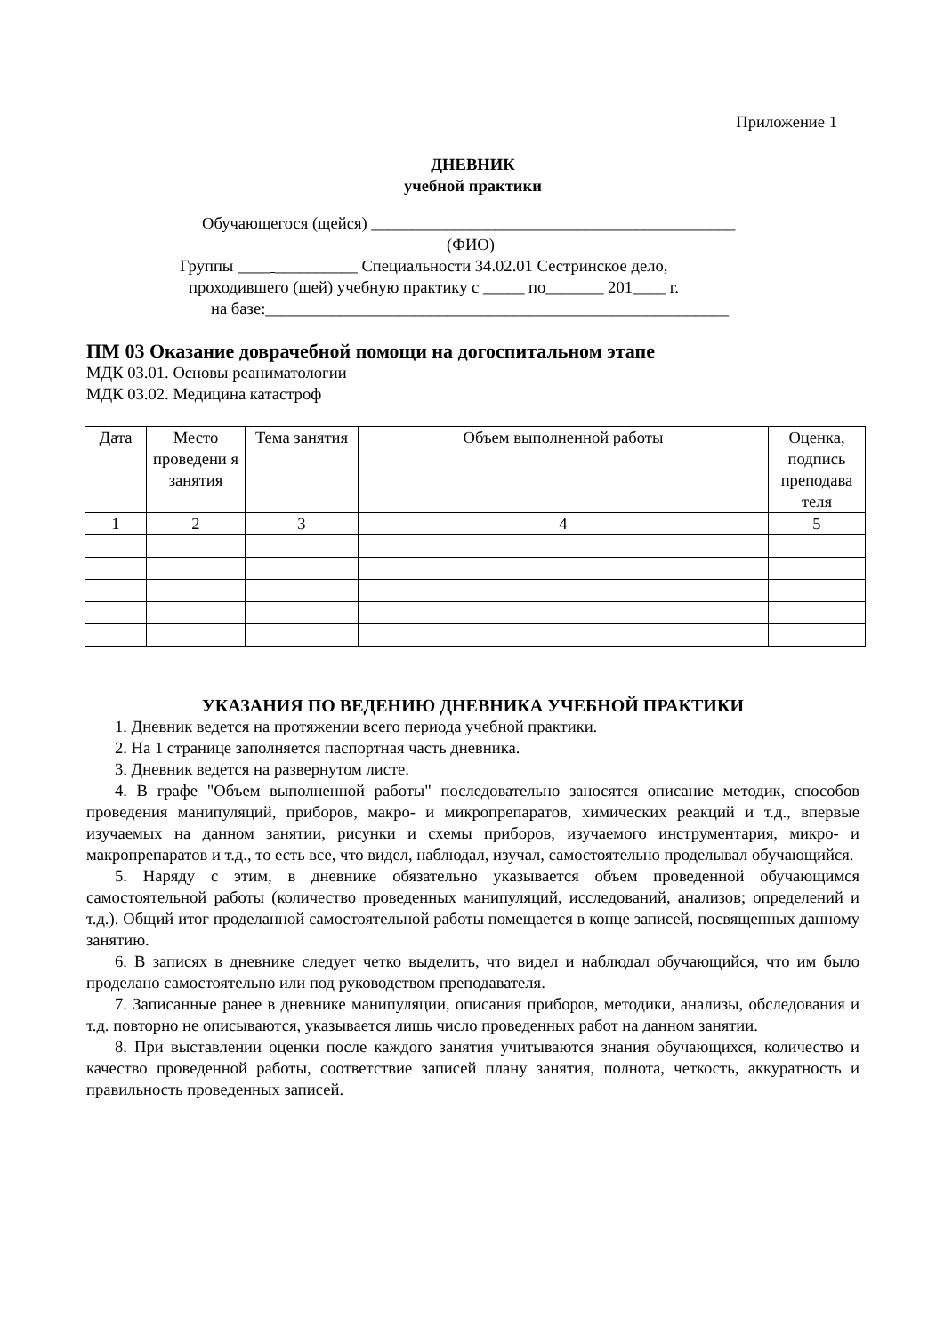Приложение 1
ДНЕВНИК
учебной практики
Обучающегося (щейся) ____________________________________________
(ФИО)
Группы ____ __________ Специальности 34.02.01 Сестринское дело,
проходившего (шей) учебную практику с _____ по_______ 201____ г.
на базе:________________________________________________________
ПМ 03 Оказание доврачебной помощи на догоспитальном этапе
МДК 03.01. Основы реаниматологии
МДК 03.02. Медицина катастроф
| Дата | Место проведени я занятия | Тема занятия | Объем выполненной работы | Оценка, подпись преподава теля |
| --- | --- | --- | --- | --- |
| 1 | 2 | 3 | 4 | 5 |
УКАЗАНИЯ ПО ВЕДЕНИЮ ДНЕВНИКА УЧЕБНОЙ ПРАКТИКИ
1. Дневник ведется на протяжении всего периода учебной практики.
2. На 1 странице заполняется паспортная часть дневника.
3. Дневник ведется на развернутом листе.
4. В графе "Объем выполненной работы" последовательно заносятся описание методик, способов проведения манипуляций, приборов, макро- и микропрепаратов, химических реакций и т.д., впервые изучаемых на данном занятии, рисунки и схемы приборов, изучаемого инструментария, микро- и макропрепаратов и т.д., то есть все, что видел, наблюдал, изучал, самостоятельно проделывал обучающийся.
5. Наряду с этим, в дневнике обязательно указывается объем проведенной обучающимся самостоятельной работы (количество проведенных манипуляций, исследований, анализов; определений и т.д.). Общий итог проделанной самостоятельной работы помещается в конце записей, посвященных данному занятию.
6. В записях в дневнике следует четко выделить, что видел и наблюдал обучающийся, что им было проделано самостоятельно или под руководством преподавателя.
7. Записанные ранее в дневнике манипуляции, описания приборов, методики, анализы, обследования и т.д. повторно не описываются, указывается лишь число проведенных работ на данном занятии.
8. При выставлении оценки после каждого занятия учитываются знания обучающихся, количество и качество проведенной работы, соответствие записей плану занятия, полнота, четкость, аккуратность и правильность проведенных записей.